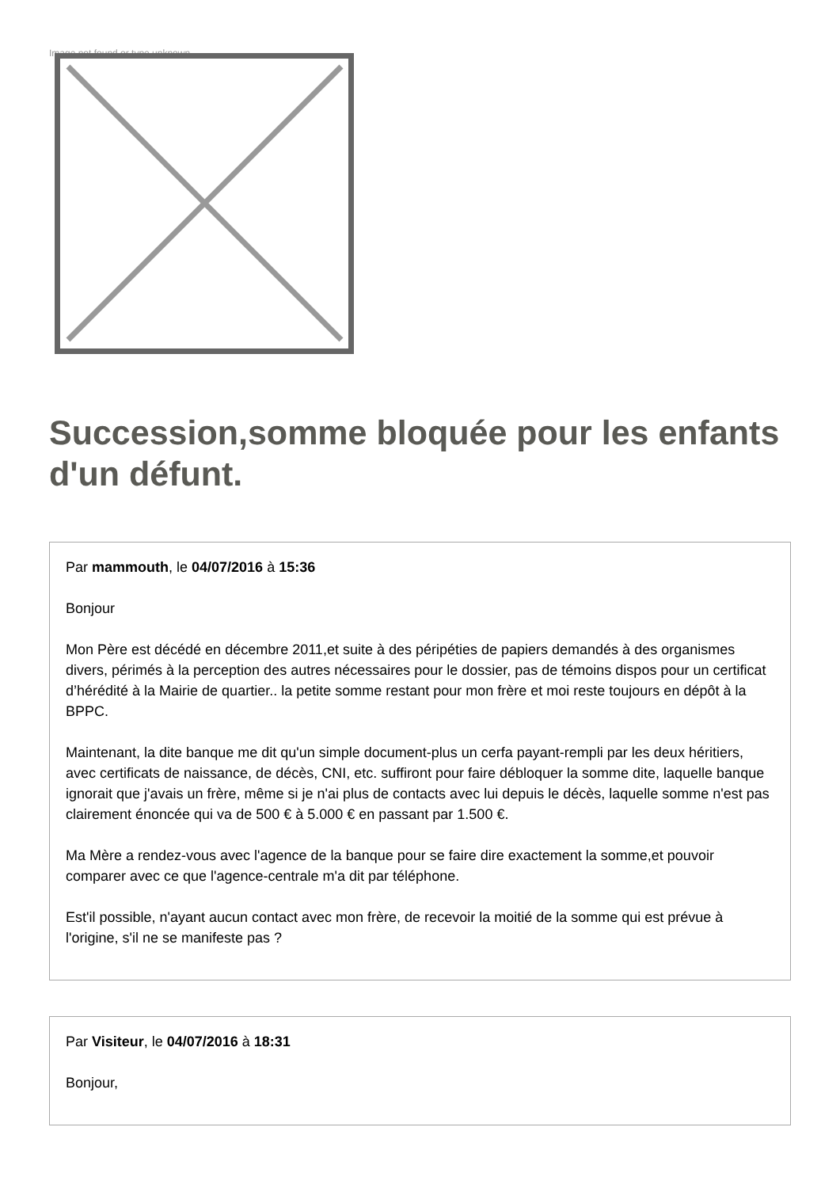Image not found or type unknown
Succession,somme bloquée pour les enfants d'un défunt.
Par mammouth, le 04/07/2016 à 15:36
Bonjour
Mon Père est décédé en décembre 2011,et suite à des péripéties de papiers demandés à des organismes divers, périmés à la perception des autres nécessaires pour le dossier, pas de témoins dispos pour un certificat d’hérédité à la Mairie de quartier.. la petite somme restant pour mon frère et moi reste toujours en dépôt à la BPPC.
Maintenant, la dite banque me dit qu'un simple document-plus un cerfa payant-rempli par les deux héritiers, avec certificats de naissance, de décès, CNI, etc. suffiront pour faire débloquer la somme dite, laquelle banque ignorait que j'avais un frère, même si je n'ai plus de contacts avec lui depuis le décès, laquelle somme n'est pas clairement énoncée qui va de 500 € à 5.000 € en passant par 1.500 €.
Ma Mère a rendez-vous avec l'agence de la banque pour se faire dire exactement la somme,et pouvoir comparer avec ce que l'agence-centrale m'a dit par téléphone.
Est'il possible, n'ayant aucun contact avec mon frère, de recevoir la moitié de la somme qui est prévue à l'origine, s'il ne se manifeste pas ?
Par Visiteur, le 04/07/2016 à 18:31
Bonjour,